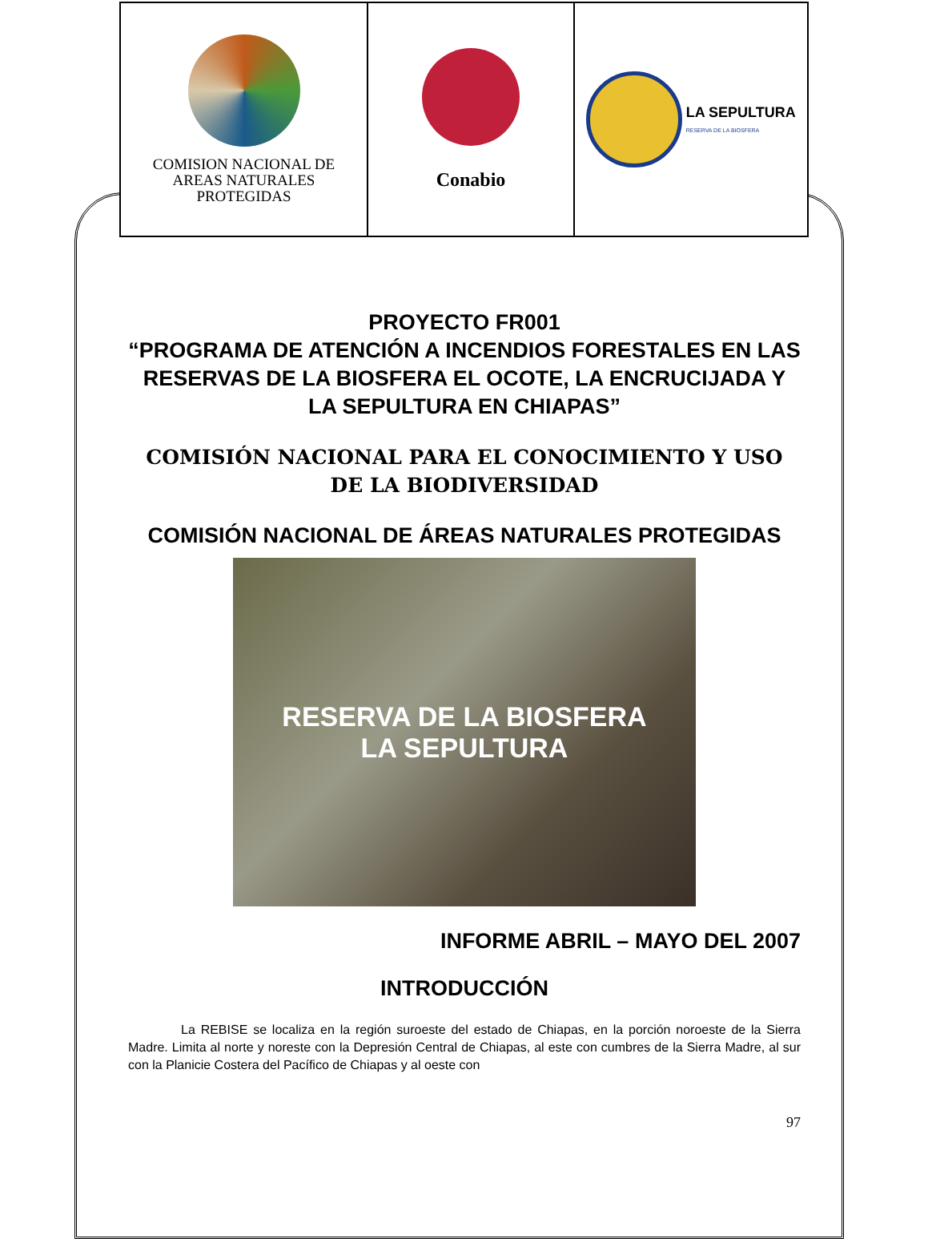| COMISION NACIONAL DE AREAS NATURALES PROTEGIDAS | Conabio | LA SEPULTURA RESERVA DE LA BIOSFERA |
PROYECTO FR001
“PROGRAMA DE ATENCIÓN A INCENDIOS FORESTALES EN LAS RESERVAS DE LA BIOSFERA EL OCOTE, LA ENCRUCIJADA Y LA SEPULTURA EN CHIAPAS”
COMISIÓN NACIONAL PARA EL CONOCIMIENTO Y USO DE LA BIODIVERSIDAD
COMISIÓN NACIONAL DE ÁREAS NATURALES PROTEGIDAS
RESERVA DE LA BIOSFERA
LA SEPULTURA
INFORME ABRIL – MAYO DEL 2007
INTRODUCCIÓN
La REBISE se localiza en la región suroeste del estado de Chiapas, en la porción noroeste de la Sierra Madre. Limita al norte y noreste con la Depresión Central de Chiapas, al este con cumbres de la Sierra Madre, al sur con la Planicie Costera del Pacífico de Chiapas y al oeste con
97